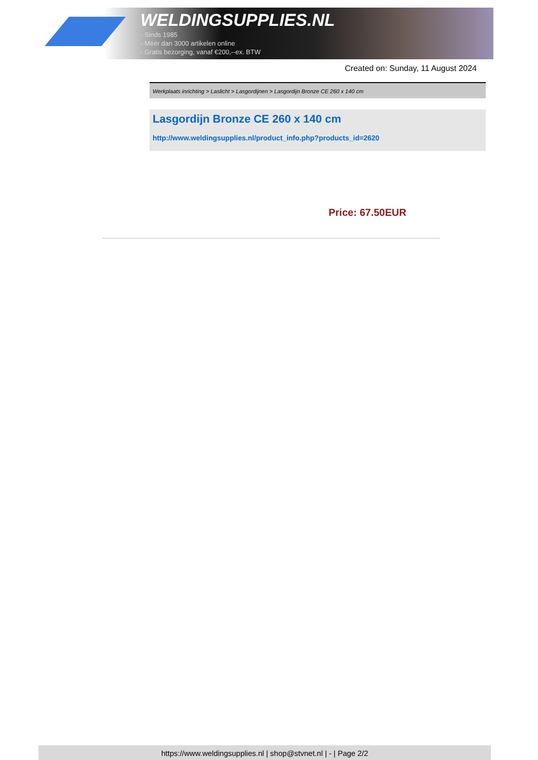WELDINGSUPPLIES.NL
- Sinds 1985
- Méér dan 3000 artikelen online
- Gratis bezorging, vanaf €200,--ex. BTW
Created on: Sunday, 11 August 2024
Werkplaats inrichting > Laslicht > Lasgordijnen > Lasgordijn Bronze CE 260 x 140 cm
Lasgordijn Bronze CE 260 x 140 cm
http://www.weldingsupplies.nl/product_info.php?products_id=2620
Price: 67.50EUR
https://www.weldingsupplies.nl | shop@stvnet.nl | - | Page 2/2